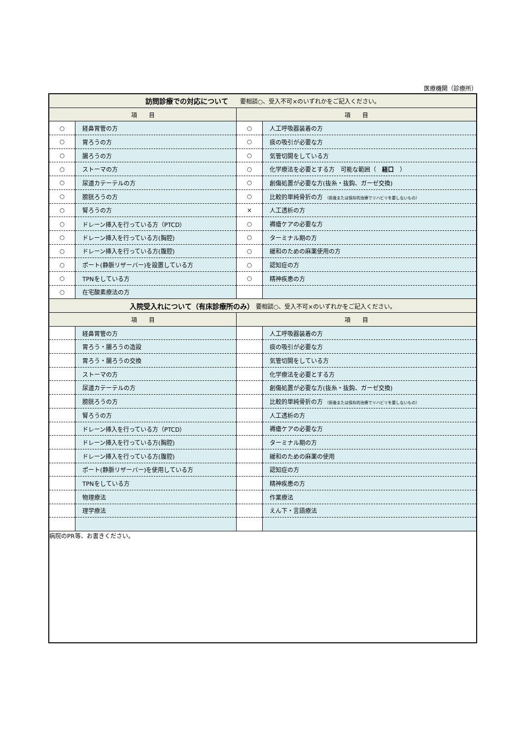医療機関（診療所）
| 訪問診療での対応について 要相談○、受入不可×のいずれかをご記入ください。 | | | |
| --- | --- | --- | --- |
| 項 目 | | 項 目 | |
| ○ | 経鼻胃管の方 | ○ | 人工呼吸器装着の方 |
| ○ | 胃ろうの方 | ○ | 痰の吸引が必要な方 |
| ○ | 腸ろうの方 | ○ | 気管切開をしている方 |
| ○ | ストーマの方 | ○ | 化学療法を必要とする方 可能な範囲（ 経口 ） |
| ○ | 尿道カテーテルの方 | ○ | 創傷処置が必要な方(抜糸・抜鈎、ガーゼ交換) |
| ○ | 膀胱ろうの方 | ○ | 比較的単純骨折の方 （術後または保存的治療でリハビリを要しないもの） |
| ○ | 腎ろうの方 | × | 人工透析の方 |
| ○ | ドレーン挿入を行っている方（PTCD） | ○ | 褥瘡ケアの必要な方 |
| ○ | ドレーン挿入を行っている方(胸腔) | ○ | ターミナル期の方 |
| ○ | ドレーン挿入を行っている方(腹腔) | ○ | 緩和のための麻薬使用の方 |
| ○ | ポート(静脈リザーバー)を設置している方 | ○ | 認知症の方 |
| ○ | TPNをしている方 | ○ | 精神疾患の方 |
| ○ | 在宅酸素療法の方 | | |
| 入院受入れについて（有床診療所のみ） 要相談○、受入不可×のいずれかをご記入ください。 | | | |
| 項 目 | | 項 目 | |
| | 経鼻胃管の方 | | 人工呼吸器装着の方 |
| | 胃ろう・腸ろうの造設 | | 痰の吸引が必要な方 |
| | 胃ろう・腸ろうの交換 | | 気管切開をしている方 |
| | ストーマの方 | | 化学療法を必要とする方 |
| | 尿道カテーテルの方 | | 創傷処置が必要な方(抜糸・抜鈎、ガーゼ交換) |
| | 膀胱ろうの方 | | 比較的単純骨折の方 （術後または保存的治療でリハビリを要しないもの） |
| | 腎ろうの方 | | 人工透析の方 |
| | ドレーン挿入を行っている方（PTCD） | | 褥瘡ケアの必要な方 |
| | ドレーン挿入を行っている方(胸腔) | | ターミナル期の方 |
| | ドレーン挿入を行っている方(腹腔) | | 緩和のための麻薬の使用 |
| | ポート(静脈リザーバー)を使用している方 | | 認知症の方 |
| | TPNをしている方 | | 精神疾患の方 |
| | 物理療法 | | 作業療法 |
| | 理学療法 | | えん下・言語療法 |
| 病院のPR等、お書きください。 | | | |